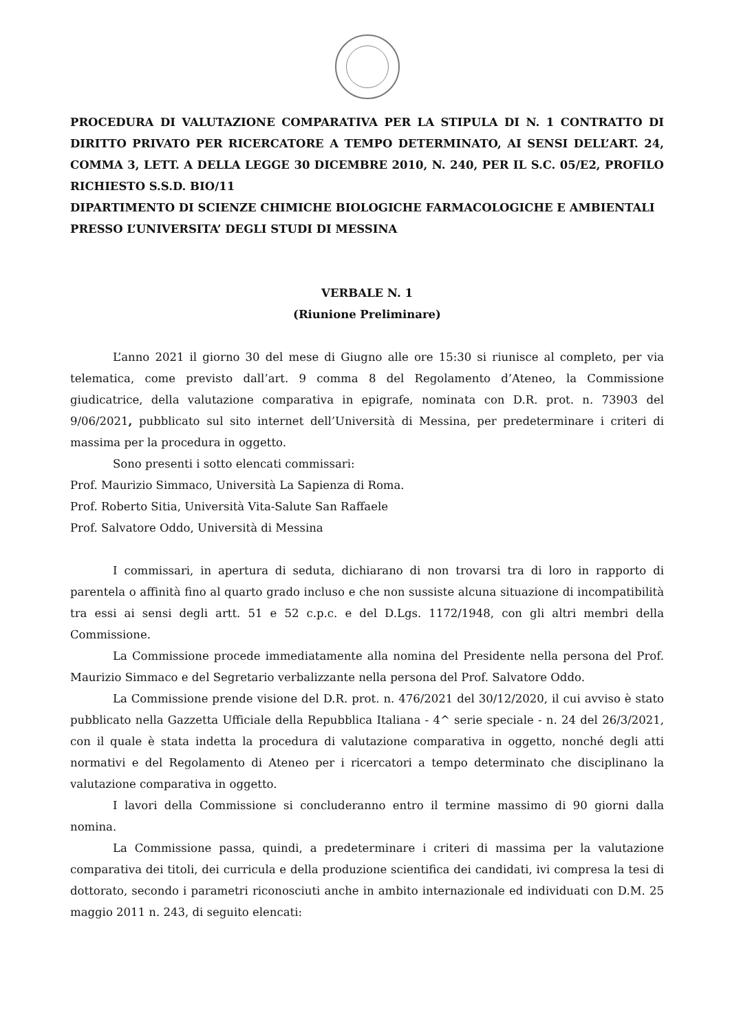PROCEDURA DI VALUTAZIONE COMPARATIVA PER LA STIPULA DI N. 1 CONTRATTO DI DIRITTO PRIVATO PER RICERCATORE A TEMPO DETERMINATO, AI SENSI DELL’ART. 24, COMMA 3, LETT. A DELLA LEGGE 30 DICEMBRE 2010, N. 240, PER IL S.C. 05/E2, PROFILO RICHIESTO S.S.D. BIO/11
DIPARTIMENTO DI SCIENZE CHIMICHE BIOLOGICHE FARMACOLOGICHE E AMBIENTALI
PRESSO L’UNIVERSITA’ DEGLI STUDI DI MESSINA
VERBALE N. 1
(Riunione Preliminare)
L’anno 2021 il giorno 30 del mese di Giugno alle ore 15:30 si riunisce al completo, per via telematica, come previsto dall’art. 9 comma 8 del Regolamento d’Ateneo, la Commissione giudicatrice, della valutazione comparativa in epigrafe, nominata con D.R. prot. n. 73903 del 9/06/2021, pubblicato sul sito internet dell’Università di Messina, per predeterminare i criteri di massima per la procedura in oggetto.
Sono presenti i sotto elencati commissari:
Prof. Maurizio Simmaco, Università La Sapienza di Roma.
Prof. Roberto Sitia, Università Vita-Salute San Raffaele
Prof. Salvatore Oddo, Università di Messina
I commissari, in apertura di seduta, dichiarano di non trovarsi tra di loro in rapporto di parentela o affinità fino al quarto grado incluso e che non sussiste alcuna situazione di incompatibilità tra essi ai sensi degli artt. 51 e 52 c.p.c. e del D.Lgs. 1172/1948, con gli altri membri della Commissione.
La Commissione procede immediatamente alla nomina del Presidente nella persona del Prof. Maurizio Simmaco e del Segretario verbalizzante nella persona del Prof. Salvatore Oddo.
La Commissione prende visione del D.R. prot. n. 476/2021 del 30/12/2020, il cui avviso è stato pubblicato nella Gazzetta Ufficiale della Repubblica Italiana - 4^ serie speciale - n. 24 del 26/3/2021, con il quale è stata indetta la procedura di valutazione comparativa in oggetto, nonché degli atti normativi e del Regolamento di Ateneo per i ricercatori a tempo determinato che disciplinano la valutazione comparativa in oggetto.
I lavori della Commissione si concluderanno entro il termine massimo di 90 giorni dalla nomina.
La Commissione passa, quindi, a predeterminare i criteri di massima per la valutazione comparativa dei titoli, dei curricula e della produzione scientifica dei candidati, ivi compresa la tesi di dottorato, secondo i parametri riconosciuti anche in ambito internazionale ed individuati con D.M. 25 maggio 2011 n. 243, di seguito elencati: